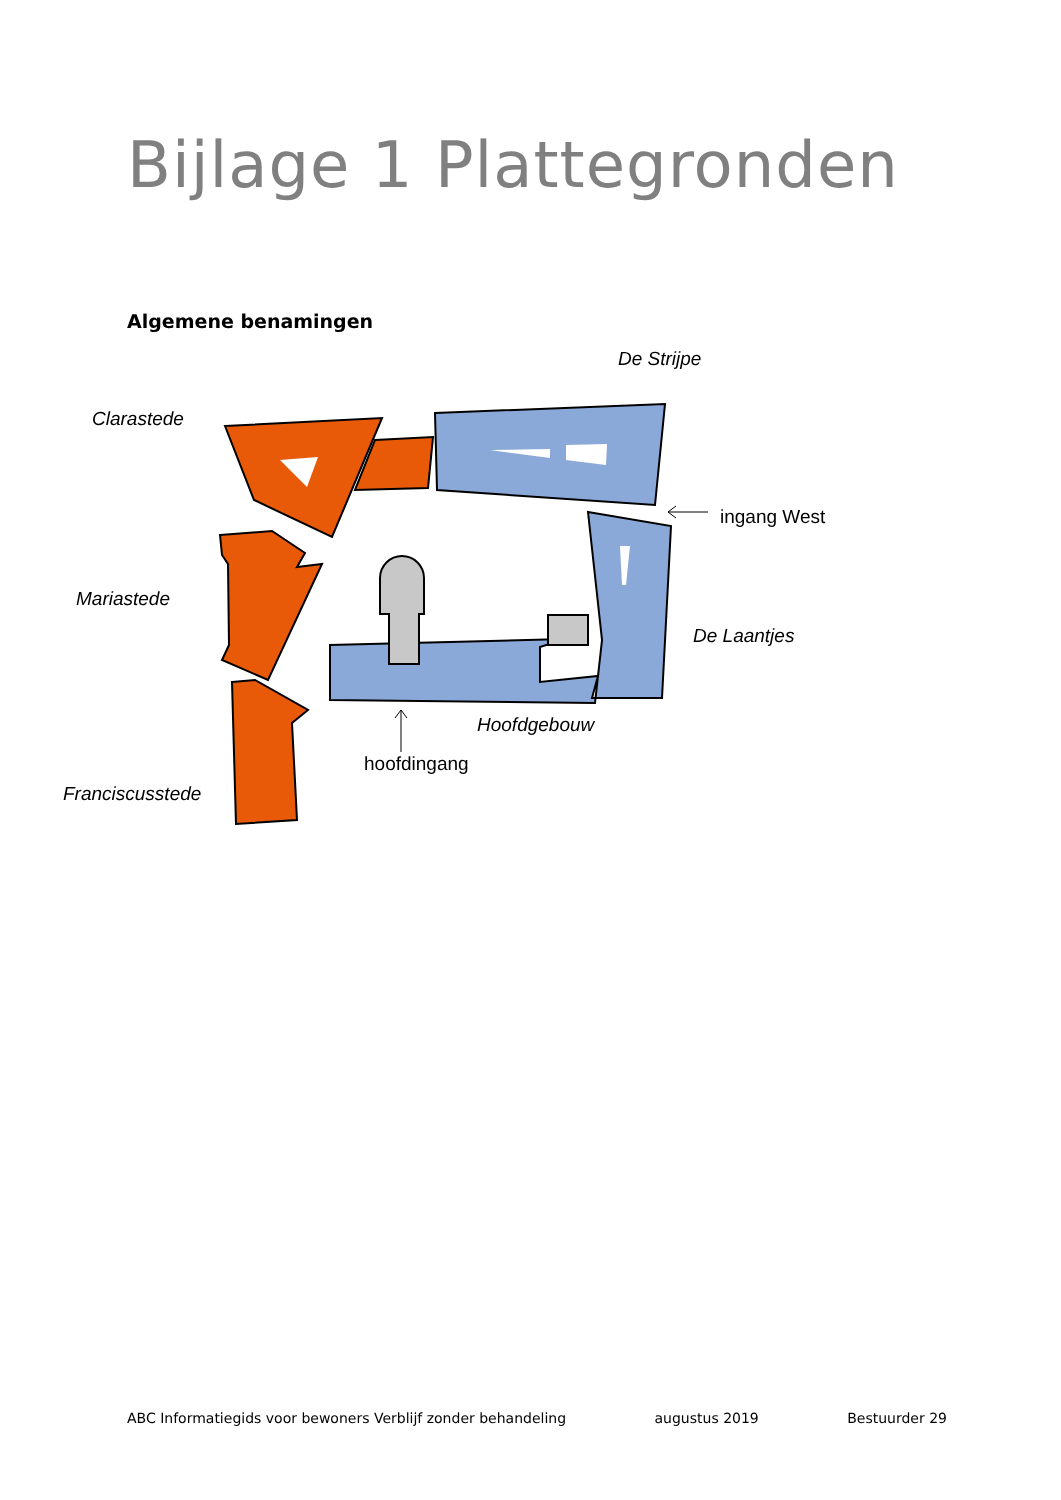Bijlage 1 Plattegronden
Algemene benamingen
Clarastede
De Strijpe
ingang West
Mariastede
De Laantjes
Hoofdgebouw
hoofdingang
Franciscusstede
ABC Informatiegids voor bewoners Verblijf zonder behandeling augustus 2019 Bestuurder 29